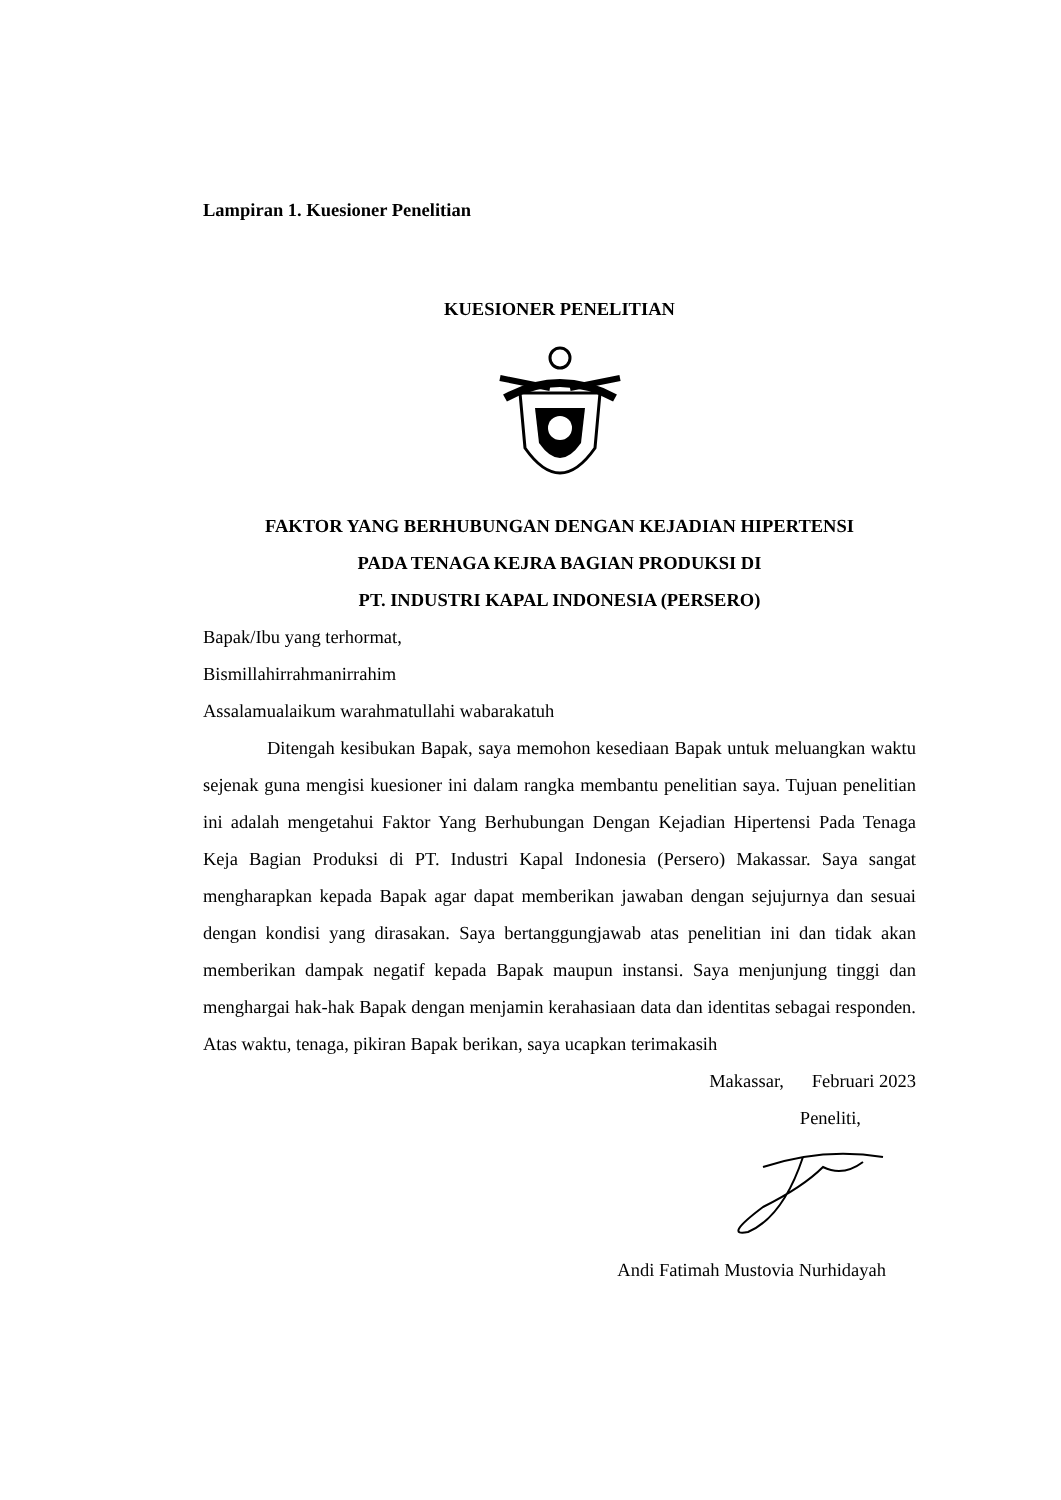Lampiran 1. Kuesioner Penelitian
KUESIONER PENELITIAN
FAKTOR YANG BERHUBUNGAN DENGAN KEJADIAN HIPERTENSI
PADA TENAGA KEJRA BAGIAN PRODUKSI DI
PT. INDUSTRI KAPAL INDONESIA (PERSERO)
Bapak/Ibu yang terhormat,
Bismillahirrahmanirrahim
Assalamualaikum warahmatullahi wabarakatuh
Ditengah kesibukan Bapak, saya memohon kesediaan Bapak untuk meluangkan waktu sejenak guna mengisi kuesioner ini dalam rangka membantu penelitian saya. Tujuan penelitian ini adalah mengetahui Faktor Yang Berhubungan Dengan Kejadian Hipertensi Pada Tenaga Keja Bagian Produksi di PT. Industri Kapal Indonesia (Persero) Makassar. Saya sangat mengharapkan kepada Bapak agar dapat memberikan jawaban dengan sejujurnya dan sesuai dengan kondisi yang dirasakan. Saya bertanggungjawab atas penelitian ini dan tidak akan memberikan dampak negatif kepada Bapak maupun instansi. Saya menjunjung tinggi dan menghargai hak-hak Bapak dengan menjamin kerahasiaan data dan identitas sebagai responden. Atas waktu, tenaga, pikiran Bapak berikan, saya ucapkan terimakasih
Makassar, Februari 2023
Peneliti,
Andi Fatimah Mustovia Nurhidayah